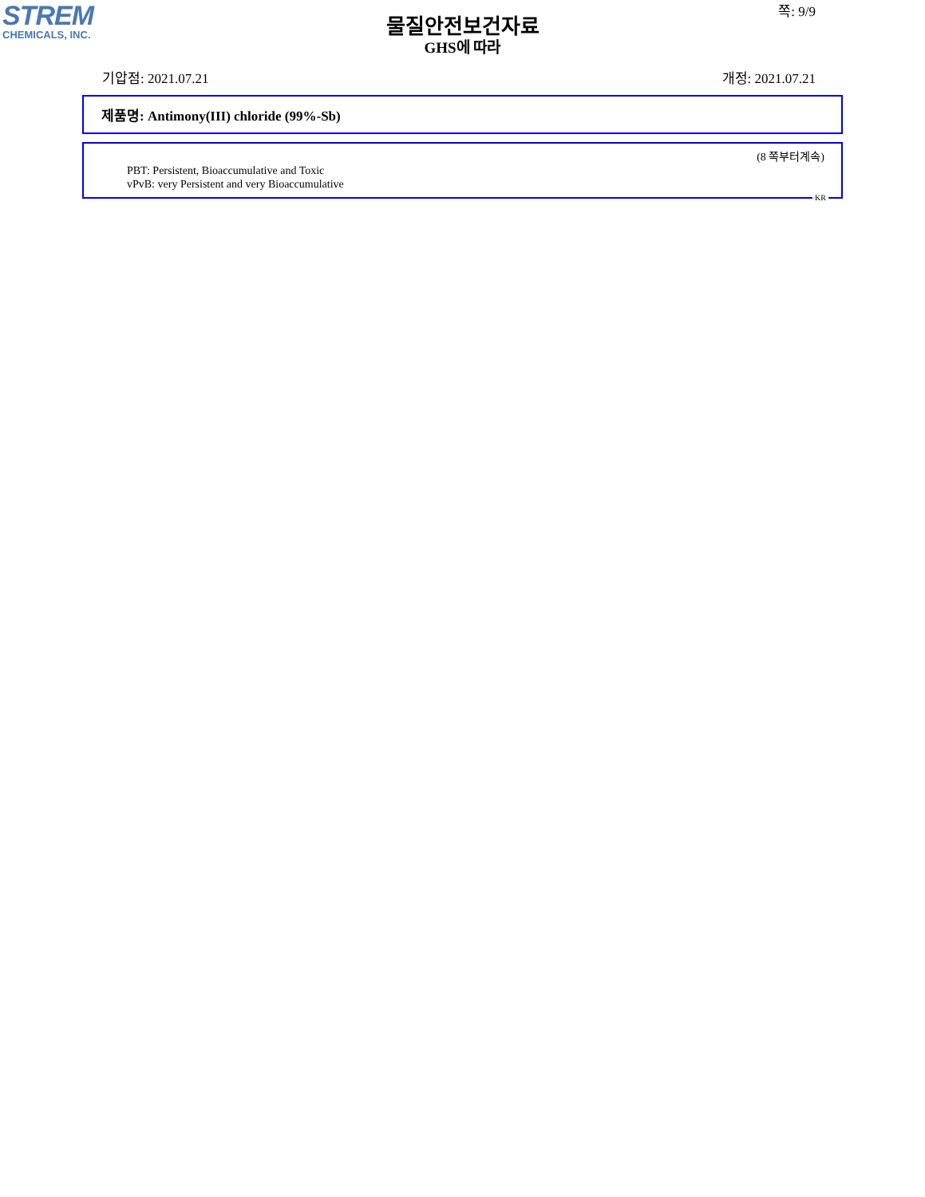STREM
CHEMICALS, INC.
물질안전보건자료
GHS에 따라
쪽: 9/9
기압점: 2021.07.21 개정: 2021.07.21
제품명: Antimony(III) chloride (99%-Sb)
(8 쪽부터계속)
PBT: Persistent, Bioaccumulative and Toxic
vPvB: very Persistent and very Bioaccumulative
KR